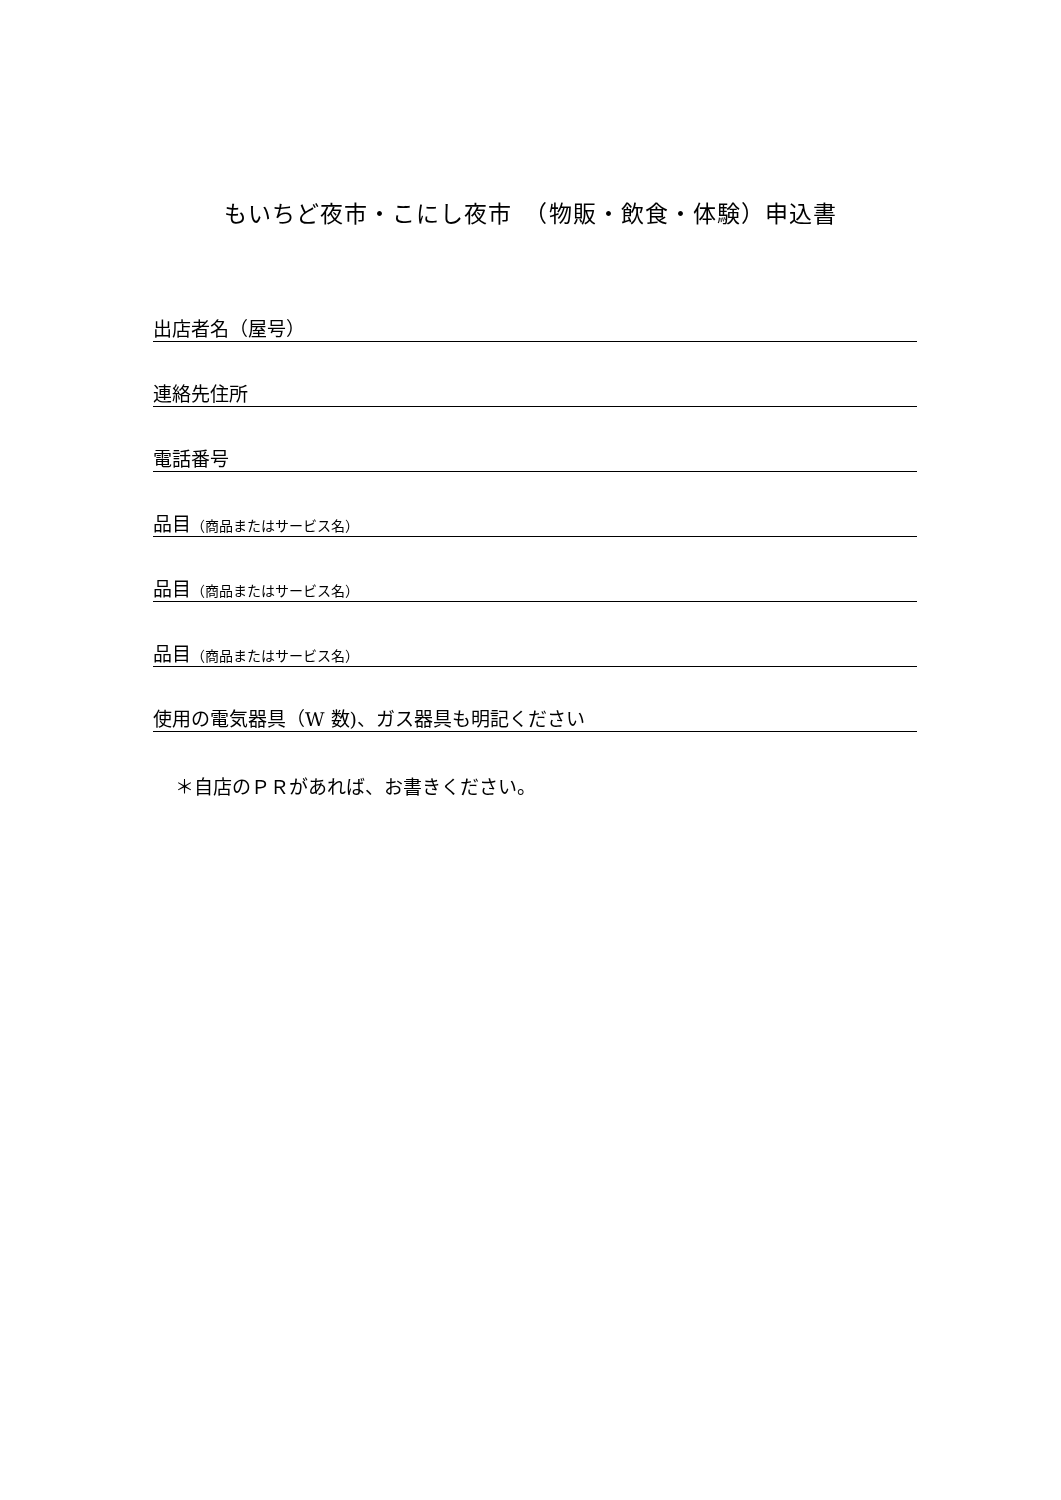もいちど夜市・こにし夜市　（物販・飲食・体験）申込書
出店者名（屋号）
連絡先住所
電話番号
品目（商品またはサービス名）
品目（商品またはサービス名）
品目（商品またはサービス名）
使用の電気器具（W 数)、ガス器具も明記ください
＊自店のＰＲがあれば、お書きください。